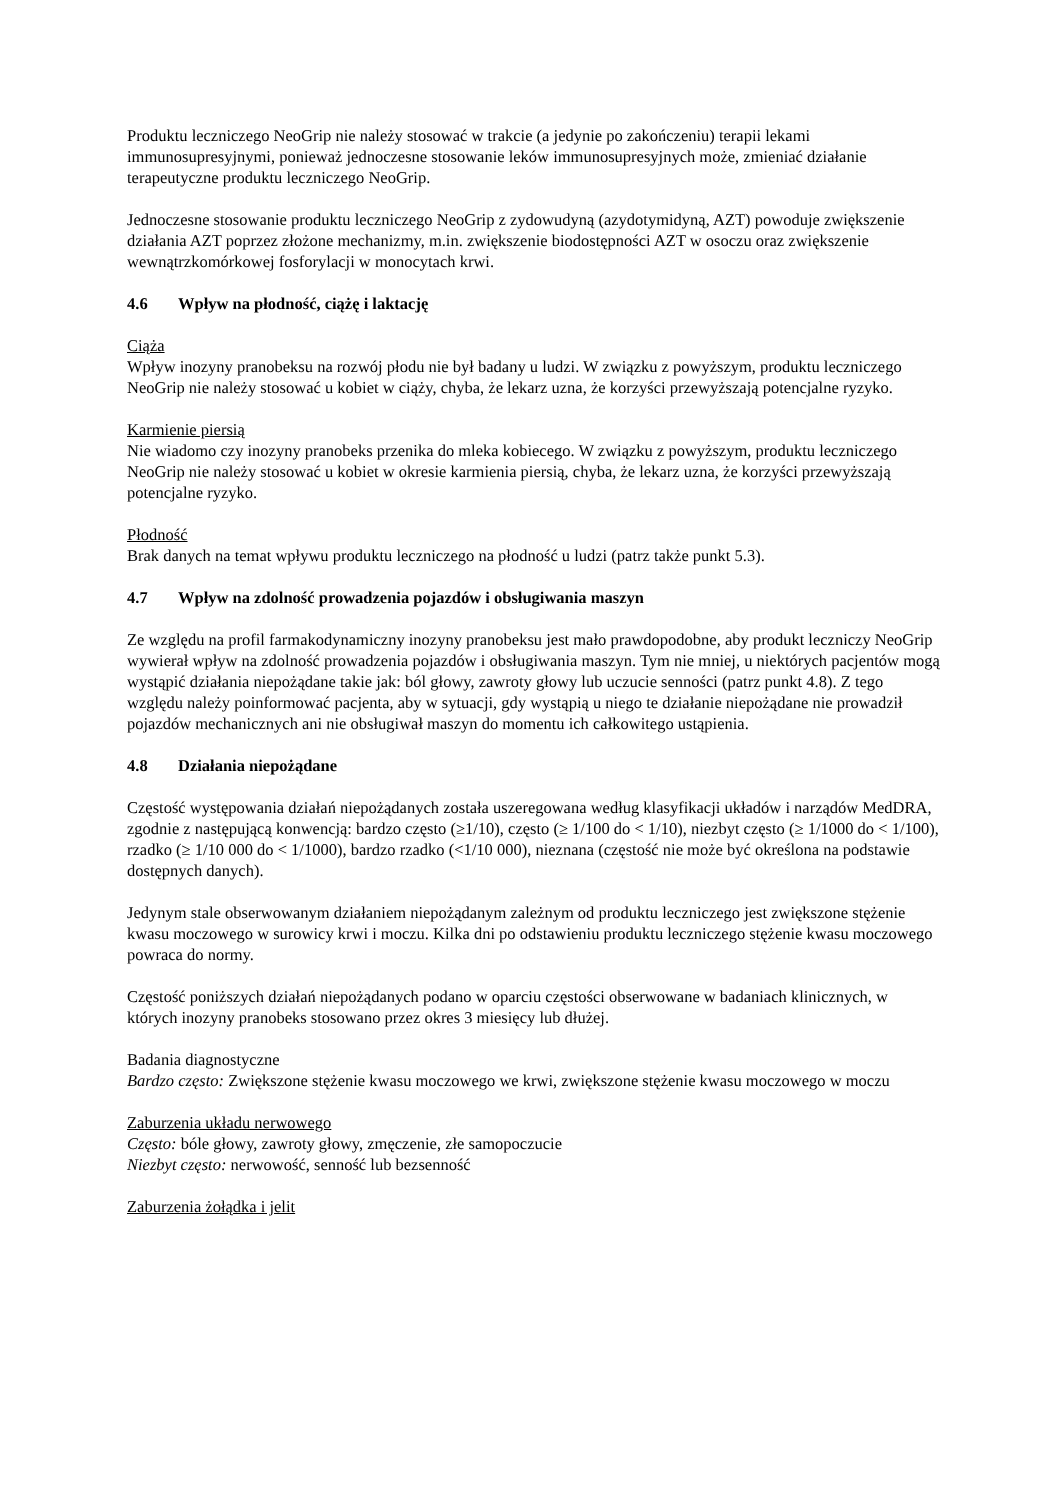Produktu leczniczego NeoGrip nie należy stosować w trakcie (a jedynie po zakończeniu) terapii lekami immunosupresyjnymi, ponieważ jednoczesne stosowanie leków immunosupresyjnych może, zmieniać działanie terapeutyczne produktu leczniczego NeoGrip.
Jednoczesne stosowanie produktu leczniczego NeoGrip z zydowudyną (azydotymidyną, AZT) powoduje zwiększenie działania AZT poprzez złożone mechanizmy, m.in. zwiększenie biodostępności AZT w osoczu oraz zwiększenie wewnątrzkomórkowej fosforylacji w monocytach krwi.
4.6 Wpływ na płodność, ciążę i laktację
Ciąża
Wpływ inozyny pranobeksu na rozwój płodu nie był badany u ludzi. W związku z powyższym, produktu leczniczego NeoGrip nie należy stosować u kobiet w ciąży, chyba, że lekarz uzna, że korzyści przewyższają potencjalne ryzyko.
Karmienie piersią
Nie wiadomo czy inozyny pranobeks przenika do mleka kobiecego. W związku z powyższym, produktu leczniczego NeoGrip nie należy stosować u kobiet w okresie karmienia piersią, chyba, że lekarz uzna, że korzyści przewyższają potencjalne ryzyko.
Płodność
Brak danych na temat wpływu produktu leczniczego na płodność u ludzi (patrz także punkt 5.3).
4.7 Wpływ na zdolność prowadzenia pojazdów i obsługiwania maszyn
Ze względu na profil farmakodynamiczny inozyny pranobeksu jest mało prawdopodobne, aby produkt leczniczy NeoGrip wywierał wpływ na zdolność prowadzenia pojazdów i obsługiwania maszyn. Tym nie mniej, u niektórych pacjentów mogą wystąpić działania niepożądane takie jak: ból głowy, zawroty głowy lub uczucie senności (patrz punkt 4.8). Z tego względu należy poinformować pacjenta, aby w sytuacji, gdy wystąpią u niego te działanie niepożądane nie prowadził pojazdów mechanicznych ani nie obsługiwał maszyn do momentu ich całkowitego ustąpienia.
4.8 Działania niepożądane
Częstość występowania działań niepożądanych została uszeregowana według klasyfikacji układów i narządów MedDRA, zgodnie z następującą konwencją: bardzo często (≥1/10), często (≥ 1/100 do < 1/10), niezbyt często (≥ 1/1000 do < 1/100), rzadko (≥ 1/10 000 do < 1/1000), bardzo rzadko (<1/10 000), nieznana (częstość nie może być określona na podstawie dostępnych danych).
Jedynym stale obserwowanym działaniem niepożądanym zależnym od produktu leczniczego jest zwiększone stężenie kwasu moczowego w surowicy krwi i moczu. Kilka dni po odstawieniu produktu leczniczego stężenie kwasu moczowego powraca do normy.
Częstość poniższych działań niepożądanych podano w oparciu częstości obserwowane w badaniach klinicznych, w których inozyny pranobeks stosowano przez okres 3 miesięcy lub dłużej.
Badania diagnostyczne
Bardzo często: Zwiększone stężenie kwasu moczowego we krwi, zwiększone stężenie kwasu moczowego w moczu
Zaburzenia układu nerwowego
Często: bóle głowy, zawroty głowy, zmęczenie, złe samopoczucie
Niezbyt często: nerwowość, senność lub bezsenność
Zaburzenia żołądka i jelit